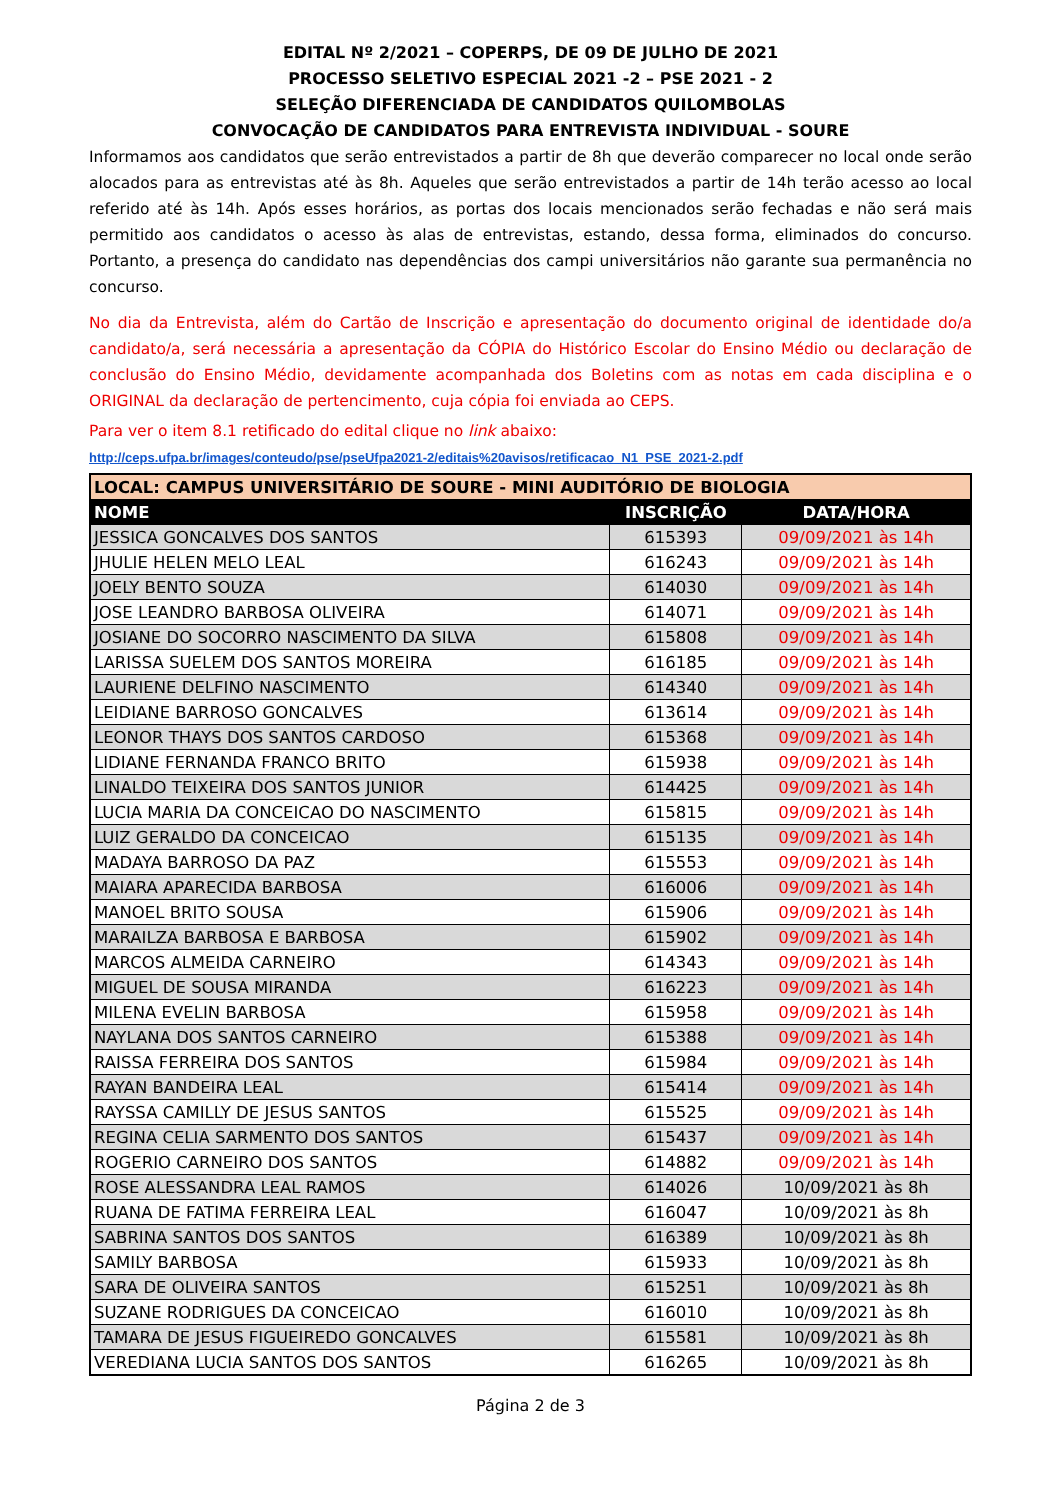EDITAL Nº 2/2021 – COPERPS, DE 09 DE JULHO DE 2021
PROCESSO SELETIVO ESPECIAL 2021 -2 – PSE 2021 - 2
SELEÇÃO DIFERENCIADA DE CANDIDATOS QUILOMBOLAS
CONVOCAÇÃO DE CANDIDATOS PARA ENTREVISTA INDIVIDUAL - SOURE
Informamos aos candidatos que serão entrevistados a partir de 8h que deverão comparecer no local onde serão alocados para as entrevistas até às 8h. Aqueles que serão entrevistados a partir de 14h terão acesso ao local referido até às 14h. Após esses horários, as portas dos locais mencionados serão fechadas e não será mais permitido aos candidatos o acesso às alas de entrevistas, estando, dessa forma, eliminados do concurso. Portanto, a presença do candidato nas dependências dos campi universitários não garante sua permanência no concurso.
No dia da Entrevista, além do Cartão de Inscrição e apresentação do documento original de identidade do/a candidato/a, será necessária a apresentação da CÓPIA do Histórico Escolar do Ensino Médio ou declaração de conclusão do Ensino Médio, devidamente acompanhada dos Boletins com as notas em cada disciplina e o ORIGINAL da declaração de pertencimento, cuja cópia foi enviada ao CEPS.
Para ver o item 8.1 retificado do edital clique no link abaixo:
http://ceps.ufpa.br/images/conteudo/pse/pseUfpa2021-2/editais%20avisos/retificacao_N1_PSE_2021-2.pdf
| LOCAL: CAMPUS UNIVERSITÁRIO DE SOURE - MINI AUDITÓRIO DE BIOLOGIA | | |
| --- | --- | --- |
| NOME | INSCRIÇÃO | DATA/HORA |
| JESSICA GONCALVES DOS SANTOS | 615393 | 09/09/2021 às 14h |
| JHULIE HELEN MELO LEAL | 616243 | 09/09/2021 às 14h |
| JOELY BENTO SOUZA | 614030 | 09/09/2021 às 14h |
| JOSE LEANDRO BARBOSA OLIVEIRA | 614071 | 09/09/2021 às 14h |
| JOSIANE DO SOCORRO NASCIMENTO DA SILVA | 615808 | 09/09/2021 às 14h |
| LARISSA SUELEM DOS SANTOS MOREIRA | 616185 | 09/09/2021 às 14h |
| LAURIENE DELFINO NASCIMENTO | 614340 | 09/09/2021 às 14h |
| LEIDIANE BARROSO GONCALVES | 613614 | 09/09/2021 às 14h |
| LEONOR THAYS DOS SANTOS CARDOSO | 615368 | 09/09/2021 às 14h |
| LIDIANE FERNANDA FRANCO BRITO | 615938 | 09/09/2021 às 14h |
| LINALDO TEIXEIRA DOS SANTOS JUNIOR | 614425 | 09/09/2021 às 14h |
| LUCIA MARIA DA CONCEICAO DO NASCIMENTO | 615815 | 09/09/2021 às 14h |
| LUIZ GERALDO DA CONCEICAO | 615135 | 09/09/2021 às 14h |
| MADAYA BARROSO DA PAZ | 615553 | 09/09/2021 às 14h |
| MAIARA APARECIDA BARBOSA | 616006 | 09/09/2021 às 14h |
| MANOEL BRITO SOUSA | 615906 | 09/09/2021 às 14h |
| MARAILZA BARBOSA E BARBOSA | 615902 | 09/09/2021 às 14h |
| MARCOS ALMEIDA CARNEIRO | 614343 | 09/09/2021 às 14h |
| MIGUEL DE SOUSA MIRANDA | 616223 | 09/09/2021 às 14h |
| MILENA EVELIN BARBOSA | 615958 | 09/09/2021 às 14h |
| NAYLANA DOS SANTOS CARNEIRO | 615388 | 09/09/2021 às 14h |
| RAISSA FERREIRA DOS SANTOS | 615984 | 09/09/2021 às 14h |
| RAYAN BANDEIRA LEAL | 615414 | 09/09/2021 às 14h |
| RAYSSA CAMILLY DE JESUS SANTOS | 615525 | 09/09/2021 às 14h |
| REGINA CELIA SARMENTO DOS SANTOS | 615437 | 09/09/2021 às 14h |
| ROGERIO CARNEIRO DOS SANTOS | 614882 | 09/09/2021 às 14h |
| ROSE ALESSANDRA LEAL RAMOS | 614026 | 10/09/2021 às 8h |
| RUANA DE FATIMA FERREIRA LEAL | 616047 | 10/09/2021 às 8h |
| SABRINA SANTOS DOS SANTOS | 616389 | 10/09/2021 às 8h |
| SAMILY BARBOSA | 615933 | 10/09/2021 às 8h |
| SARA DE OLIVEIRA SANTOS | 615251 | 10/09/2021 às 8h |
| SUZANE RODRIGUES DA CONCEICAO | 616010 | 10/09/2021 às 8h |
| TAMARA DE JESUS FIGUEIREDO GONCALVES | 615581 | 10/09/2021 às 8h |
| VEREDIANA LUCIA SANTOS DOS SANTOS | 616265 | 10/09/2021 às 8h |
Página 2 de 3